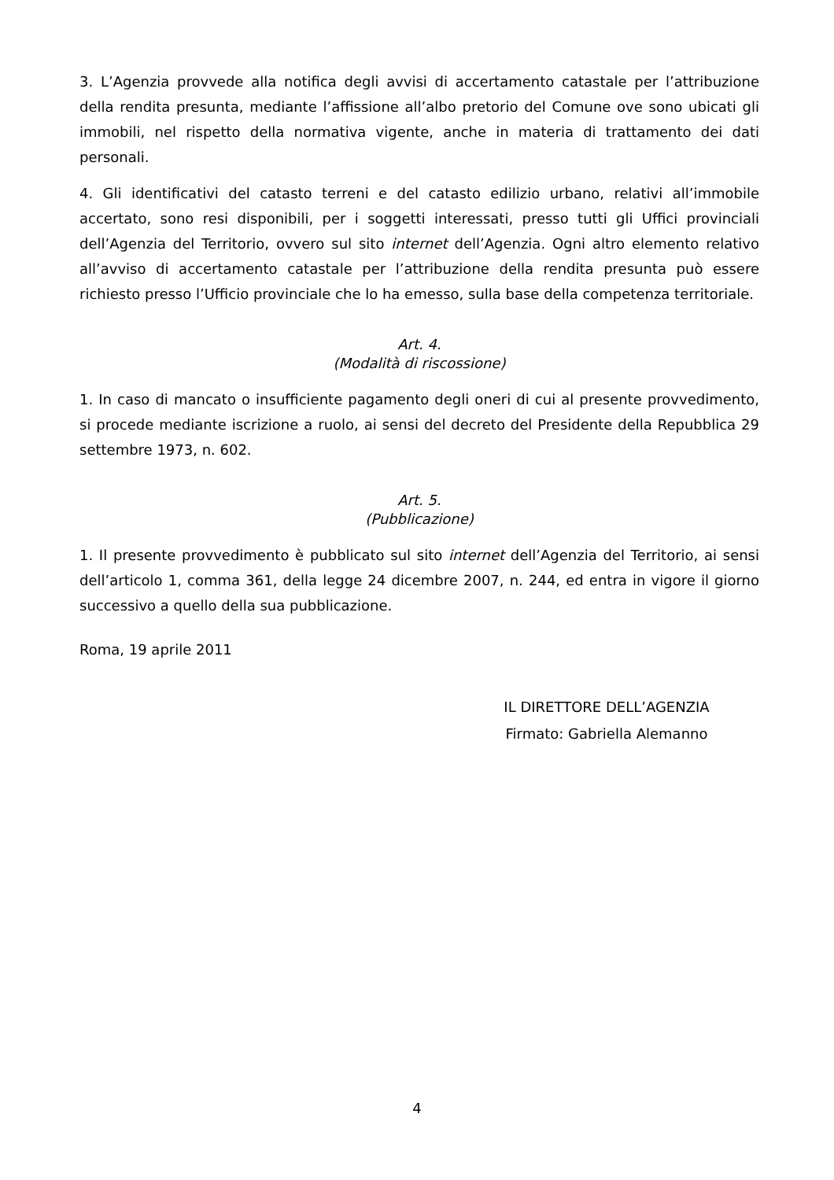3. L’Agenzia provvede alla notifica degli avvisi di accertamento catastale per l’attribuzione della rendita presunta, mediante l’affissione all’albo pretorio del Comune ove sono ubicati gli immobili, nel rispetto della normativa vigente, anche in materia di trattamento dei dati personali.
4. Gli identificativi del catasto terreni e del catasto edilizio urbano, relativi all’immobile accertato, sono resi disponibili, per i soggetti interessati, presso tutti gli Uffici provinciali dell’Agenzia del Territorio, ovvero sul sito internet dell’Agenzia. Ogni altro elemento relativo all’avviso di accertamento catastale per l’attribuzione della rendita presunta può essere richiesto presso l’Ufficio provinciale che lo ha emesso, sulla base della competenza territoriale.
Art. 4.
(Modalità di riscossione)
1. In caso di mancato o insufficiente pagamento degli oneri di cui al presente provvedimento, si procede mediante iscrizione a ruolo, ai sensi del decreto del Presidente della Repubblica 29 settembre 1973, n. 602.
Art. 5.
(Pubblicazione)
1. Il presente provvedimento è pubblicato sul sito internet dell’Agenzia del Territorio, ai sensi dell’articolo 1, comma 361, della legge 24 dicembre 2007, n. 244, ed entra in vigore il giorno successivo a quello della sua pubblicazione.
Roma, 19 aprile 2011
IL DIRETTORE DELL’AGENZIA
Firmato: Gabriella Alemanno
4